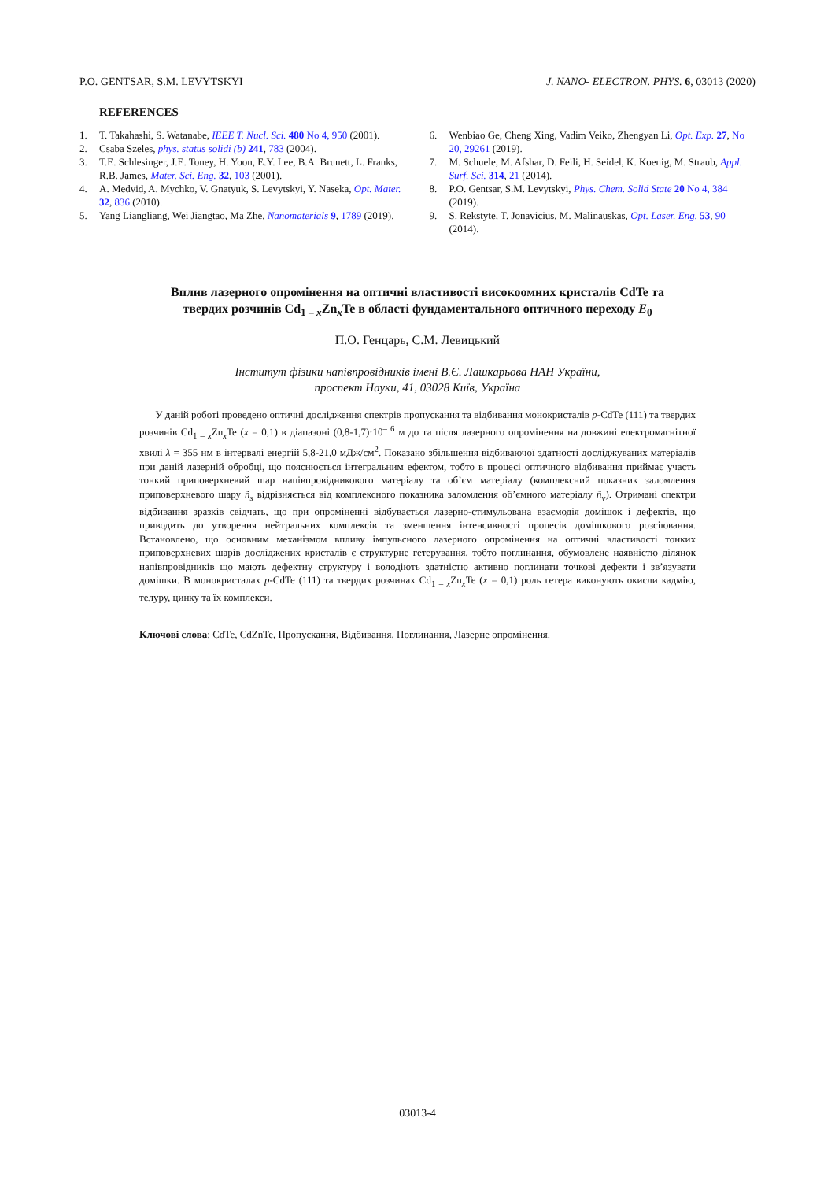P.O. GENTSAR, S.M. LEVYTSKYI J. NANO- ELECTRON. PHYS. 6, 03013 (2020)
REFERENCES
1. T. Takahashi, S. Watanabe, IEEE T. Nucl. Sci. 480 No 4, 950 (2001).
2. Csaba Szeles, phys. status solidi (b) 241, 783 (2004).
3. T.E. Schlesinger, J.E. Toney, H. Yoon, E.Y. Lee, B.A. Brunett, L. Franks, R.B. James, Mater. Sci. Eng. 32, 103 (2001).
4. A. Medvid, A. Mychko, V. Gnatyuk, S. Levytskyi, Y. Naseka, Opt. Mater. 32, 836 (2010).
5. Yang Liangliang, Wei Jiangtao, Ma Zhe, Nanomaterials 9, 1789 (2019).
6. Wenbiao Ge, Cheng Xing, Vadim Veiko, Zhengyan Li, Opt. Exp. 27, No 20, 29261 (2019).
7. M. Schuele, M. Afshar, D. Feili, H. Seidel, K. Koenig, M. Straub, Appl. Surf. Sci. 314, 21 (2014).
8. P.O. Gentsar, S.M. Levytskyi, Phys. Chem. Solid State 20 No 4, 384 (2019).
9. S. Rekstyte, T. Jonavicius, M. Malinauskas, Opt. Laser. Eng. 53, 90 (2014).
Вплив лазерного опромінення на оптичні властивості високоомних кристалів CdTe та
твердих розчинів Cd<sub>1 – x</sub>Zn<sub>x</sub>Te в області фундаментального оптичного переходу E<sub>0</sub>
П.О. Генцарь, С.М. Левицький
Інститут фізики напівпровідників імені В.Є. Лашкарьова НАН України,
проспект Науки, 41, 03028 Київ, Україна
У даній роботі проведено оптичні дослідження спектрів пропускання та відбивання монокристалів p-CdTe (111) та твердих розчинів Cd<sub>1 – x</sub>Zn<sub>x</sub>Te (x = 0,1) в діапазоні (0,8-1,7)·10<sup>– 6</sup> м до та після лазерного опромінення на довжині електромагнітної хвилі λ = 355 нм в інтервалі енергій 5,8-21,0 мДж/см<sup>2</sup>. Показано збільшення відбиваючої здатності досліджуваних матеріалів при даній лазерній обробці, що пояснюється інтегральним ефектом, тобто в процесі оптичного відбивання приймає участь тонкий приповерхневий шар напівпровідникового матеріалу та об’єм матеріалу (комплексний показник заломлення приповерхневого шару ñ<sub>s</sub> відрізняється від комплексного показника заломлення об’ємного матеріалу ñ<sub>v</sub>). Отримані спектри відбивання зразків свідчать, що при опроміненні відбувається лазерно-стимульована взаємодія домішок і дефектів, що приводить до утворення нейтральних комплексів та зменшення інтенсивності процесів домішкового розсіювання. Встановлено, що основним механізмом впливу імпульсного лазерного опромінення на оптичні властивості тонких приповерхневих шарів досліджених кристалів є структурне гетерування, тобто поглинання, обумовлене наявністю ділянок напівпровідників що мають дефектну структуру і володіють здатністю активно поглинати точкові дефекти і зв’язувати домішки. В монокристалах p-CdTe (111) та твердих розчинах Cd<sub>1 – x</sub>Zn<sub>x</sub>Te (x = 0,1) роль гетера виконують окисли кадмію, телуру, цинку та їх комплекси.
Ключові слова: CdTe, CdZnTe, Пропускання, Відбивання, Поглинання, Лазерне опромінення.
03013-4